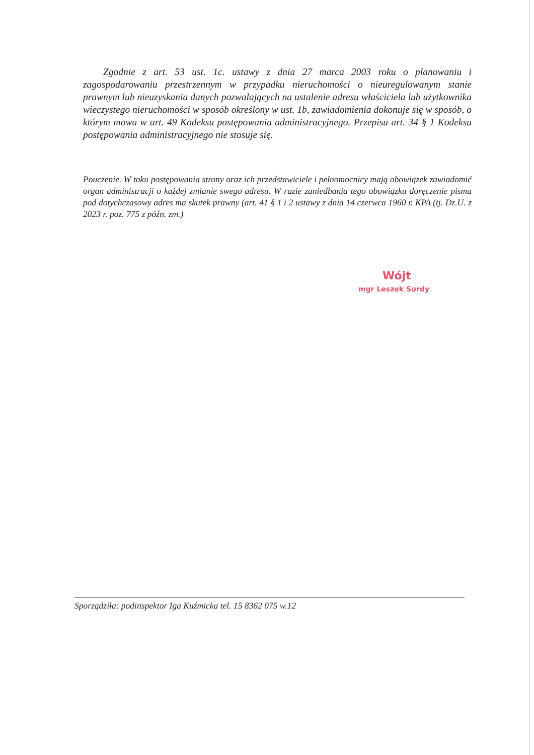Zgodnie z art. 53 ust. 1c. ustawy z dnia 27 marca 2003 roku o planowaniu i zagospodarowaniu przestrzennym w przypadku nieruchomości o nieuregulowanym stanie prawnym lub nieuzyskania danych pozwalających na ustalenie adresu właściciela lub użytkownika wieczystego nieruchomości w sposób określony w ust. 1b, zawiadomienia dokonuje się w sposób, o którym mowa w art. 49 Kodeksu postępowania administracyjnego. Przepisu art. 34 § 1 Kodeksu postępowania administracyjnego nie stosuje się.
Pouczenie. W toku postępowania strony oraz ich przedstawiciele i pełnomocnicy mają obowiązek zawiadomić organ administracji o każdej zmianie swego adresu. W razie zaniedbania tego obowiązku doręczenie pisma pod dotychczasowy adres ma skutek prawny (art. 41 § 1 i 2 ustawy z dnia 14 czerwca 1960 r. KPA (tj. Dz.U. z 2023 r. poz. 775 z późn. zm.)
Wójt
mgr Leszek Surdy
Sporządziła: podinspektor Iga Kuźmicka tel. 15 8362 075 w.12